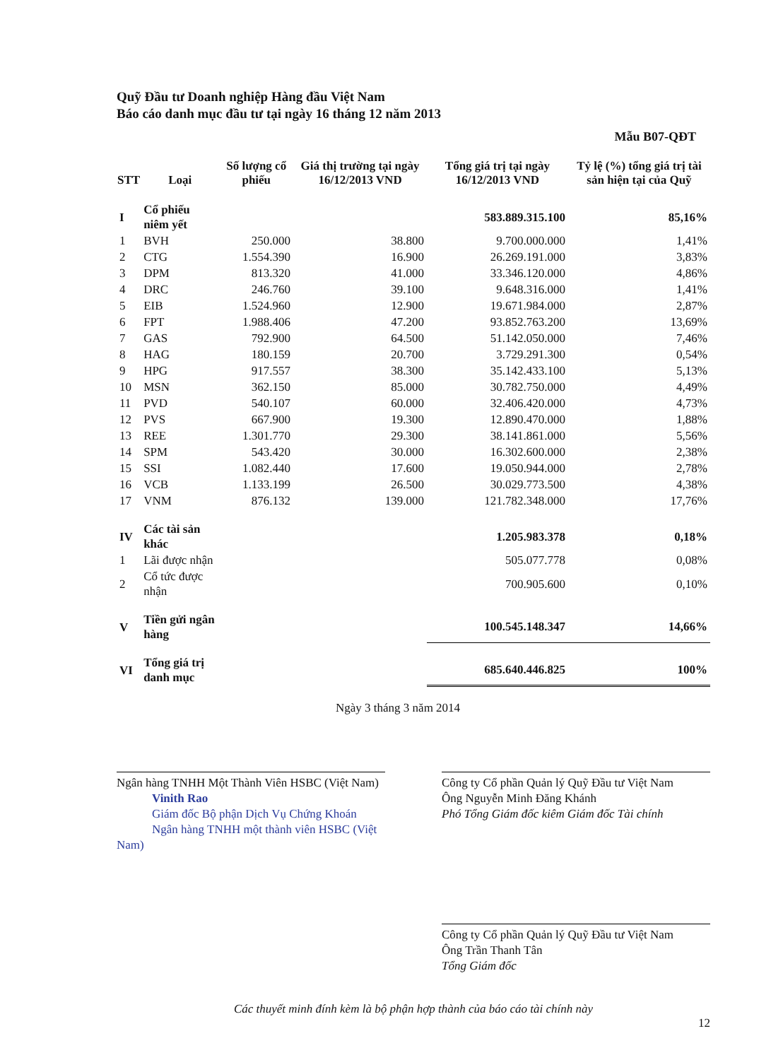Quỹ Đầu tư Doanh nghiệp Hàng đầu Việt Nam
Báo cáo danh mục đầu tư tại ngày 16 tháng 12 năm 2013
Mẫu B07-QĐT
| STT | Loại | Số lượng cổ phiếu | Giá thị trường tại ngày 16/12/2013 VND | Tổng giá trị tại ngày 16/12/2013 VND | Tỷ lệ (%) tổng giá trị tài sản hiện tại của Quỹ |
| --- | --- | --- | --- | --- | --- |
| I | Cổ phiếu niêm yết | | | 583.889.315.100 | 85,16% |
| 1 | BVH | 250.000 | 38.800 | 9.700.000.000 | 1,41% |
| 2 | CTG | 1.554.390 | 16.900 | 26.269.191.000 | 3,83% |
| 3 | DPM | 813.320 | 41.000 | 33.346.120.000 | 4,86% |
| 4 | DRC | 246.760 | 39.100 | 9.648.316.000 | 1,41% |
| 5 | EIB | 1.524.960 | 12.900 | 19.671.984.000 | 2,87% |
| 6 | FPT | 1.988.406 | 47.200 | 93.852.763.200 | 13,69% |
| 7 | GAS | 792.900 | 64.500 | 51.142.050.000 | 7,46% |
| 8 | HAG | 180.159 | 20.700 | 3.729.291.300 | 0,54% |
| 9 | HPG | 917.557 | 38.300 | 35.142.433.100 | 5,13% |
| 10 | MSN | 362.150 | 85.000 | 30.782.750.000 | 4,49% |
| 11 | PVD | 540.107 | 60.000 | 32.406.420.000 | 4,73% |
| 12 | PVS | 667.900 | 19.300 | 12.890.470.000 | 1,88% |
| 13 | REE | 1.301.770 | 29.300 | 38.141.861.000 | 5,56% |
| 14 | SPM | 543.420 | 30.000 | 16.302.600.000 | 2,38% |
| 15 | SSI | 1.082.440 | 17.600 | 19.050.944.000 | 2,78% |
| 16 | VCB | 1.133.199 | 26.500 | 30.029.773.500 | 4,38% |
| 17 | VNM | 876.132 | 139.000 | 121.782.348.000 | 17,76% |
| IV | Các tài sản khác | | | 1.205.983.378 | 0,18% |
| 1 | Lãi được nhận | | | 505.077.778 | 0,08% |
| 2 | Cổ tức được nhận | | | 700.905.600 | 0,10% |
| V | Tiền gửi ngân hàng | | | 100.545.148.347 | 14,66% |
| VI | Tổng giá trị danh mục | | | 685.640.446.825 | 100% |
Ngày 3 tháng 3 năm 2014
Ngân hàng TNHH Một Thành Viên HSBC (Việt Nam)
Vinith Rao
Giám đốc Bộ phận Dịch Vụ Chứng Khoán
Ngân hàng TNHH một thành viên HSBC (Việt Nam)
Công ty Cổ phần Quản lý Quỹ Đầu tư Việt Nam
Ông Nguyễn Minh Đăng Khánh
Phó Tổng Giám đốc kiêm Giám đốc Tài chính
Công ty Cổ phần Quản lý Quỹ Đầu tư Việt Nam
Ông Trần Thanh Tân
Tổng Giám đốc
Các thuyết minh đính kèm là bộ phận hợp thành của báo cáo tài chính này
12